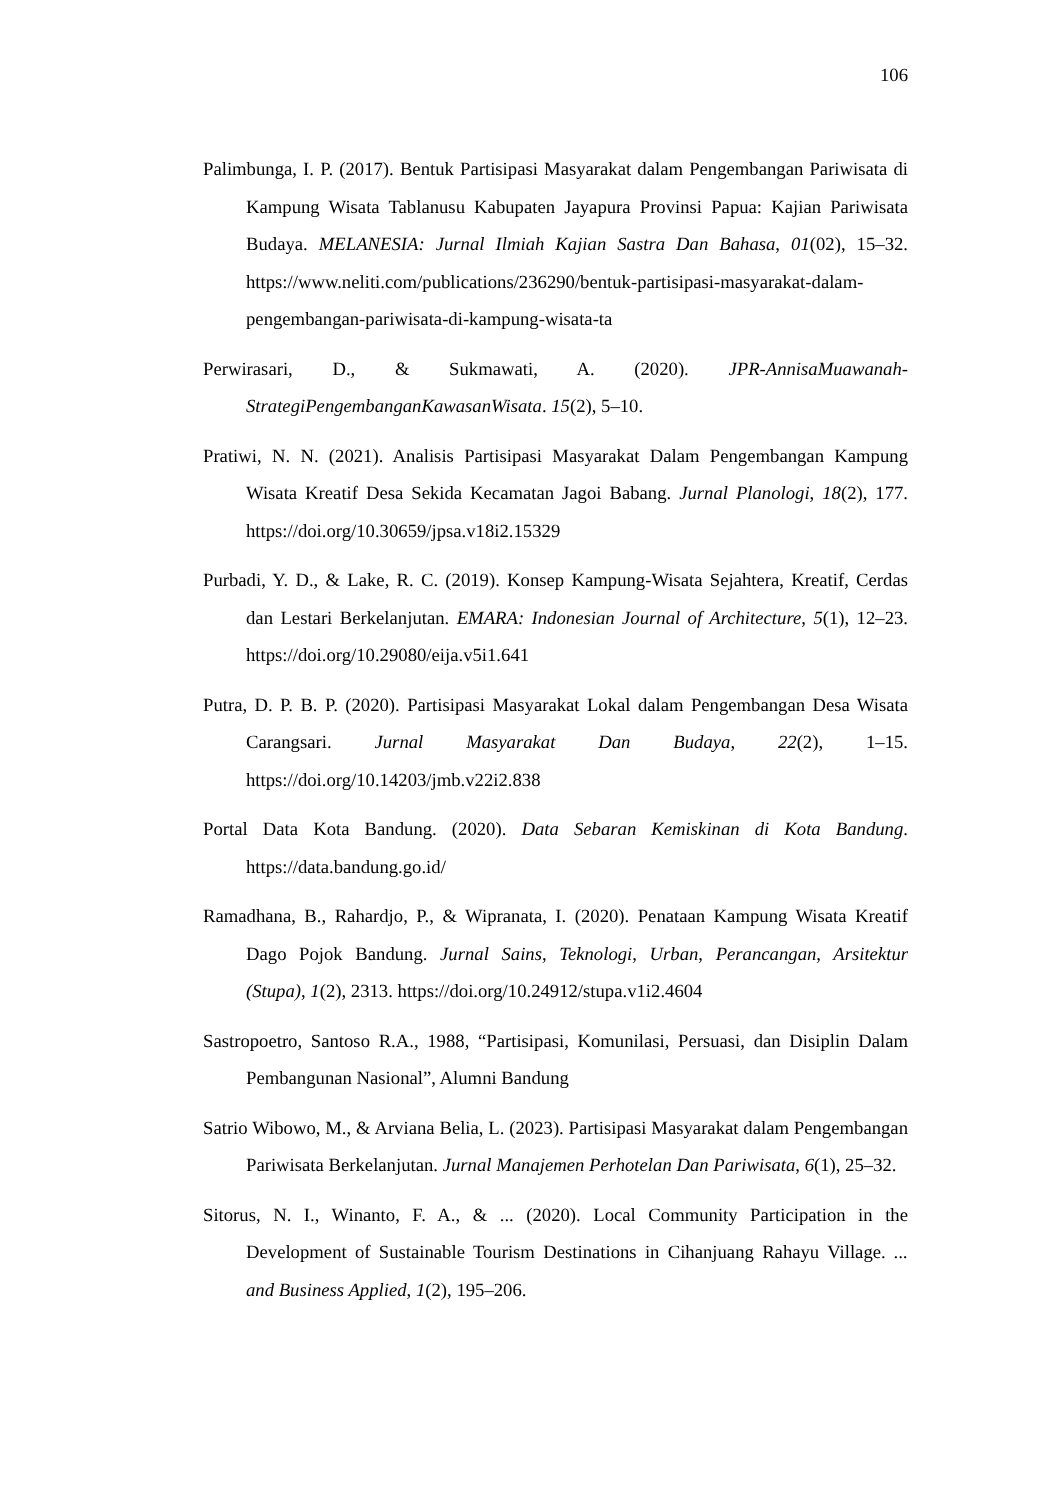106
Palimbunga, I. P. (2017). Bentuk Partisipasi Masyarakat dalam Pengembangan Pariwisata di Kampung Wisata Tablanusu Kabupaten Jayapura Provinsi Papua: Kajian Pariwisata Budaya. MELANESIA: Jurnal Ilmiah Kajian Sastra Dan Bahasa, 01(02), 15–32. https://www.neliti.com/publications/236290/bentuk-partisipasi-masyarakat-dalam-pengembangan-pariwisata-di-kampung-wisata-ta
Perwirasari, D., & Sukmawati, A. (2020). JPR-AnnisaMuawanah-StrategiPengembanganKawasanWisata. 15(2), 5–10.
Pratiwi, N. N. (2021). Analisis Partisipasi Masyarakat Dalam Pengembangan Kampung Wisata Kreatif Desa Sekida Kecamatan Jagoi Babang. Jurnal Planologi, 18(2), 177. https://doi.org/10.30659/jpsa.v18i2.15329
Purbadi, Y. D., & Lake, R. C. (2019). Konsep Kampung-Wisata Sejahtera, Kreatif, Cerdas dan Lestari Berkelanjutan. EMARA: Indonesian Journal of Architecture, 5(1), 12–23. https://doi.org/10.29080/eija.v5i1.641
Putra, D. P. B. P. (2020). Partisipasi Masyarakat Lokal dalam Pengembangan Desa Wisata Carangsari. Jurnal Masyarakat Dan Budaya, 22(2), 1–15. https://doi.org/10.14203/jmb.v22i2.838
Portal Data Kota Bandung. (2020). Data Sebaran Kemiskinan di Kota Bandung. https://data.bandung.go.id/
Ramadhana, B., Rahardjo, P., & Wipranata, I. (2020). Penataan Kampung Wisata Kreatif Dago Pojok Bandung. Jurnal Sains, Teknologi, Urban, Perancangan, Arsitektur (Stupa), 1(2), 2313. https://doi.org/10.24912/stupa.v1i2.4604
Sastropoetro, Santoso R.A., 1988, “Partisipasi, Komunilasi, Persuasi, dan Disiplin Dalam Pembangunan Nasional”, Alumni Bandung
Satrio Wibowo, M., & Arviana Belia, L. (2023). Partisipasi Masyarakat dalam Pengembangan Pariwisata Berkelanjutan. Jurnal Manajemen Perhotelan Dan Pariwisata, 6(1), 25–32.
Sitorus, N. I., Winanto, F. A., & ... (2020). Local Community Participation in the Development of Sustainable Tourism Destinations in Cihanjuang Rahayu Village. ... and Business Applied, 1(2), 195–206.